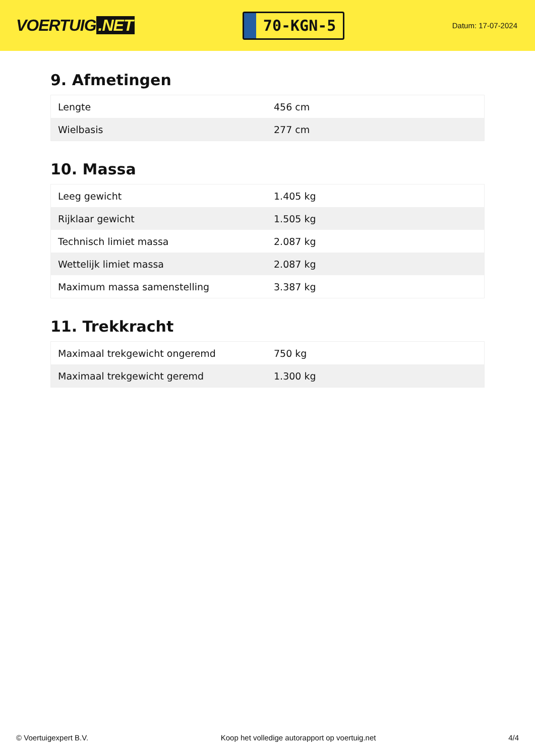VOERTUIG.NET
70-KGN-5
Datum: 17-07-2024
9. Afmetingen
| Lengte | 456 cm |
| Wielbasis | 277 cm |
10. Massa
| Leeg gewicht | 1.405 kg |
| Rijklaar gewicht | 1.505 kg |
| Technisch limiet massa | 2.087 kg |
| Wettelijk limiet massa | 2.087 kg |
| Maximum massa samenstelling | 3.387 kg |
11. Trekkracht
| Maximaal trekgewicht ongeremd | 750 kg |
| Maximaal trekgewicht geremd | 1.300 kg |
© Voertuigexpert B.V. Koop het volledige autorapport op voertuig.net 4/4